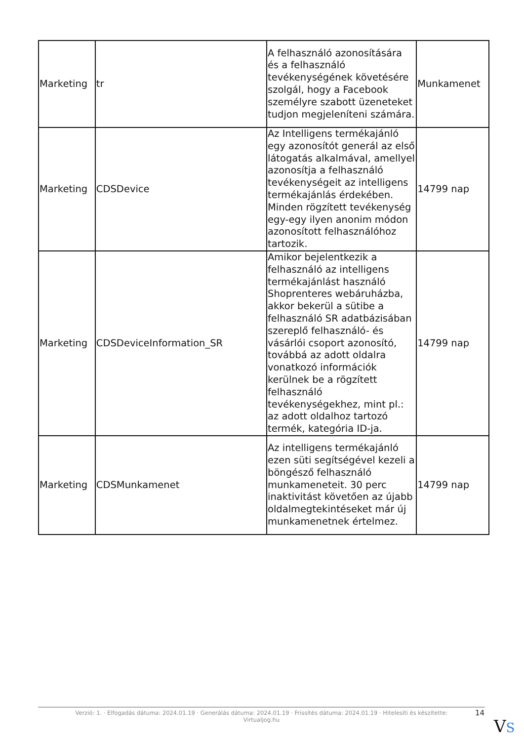| Marketing | tr | A felhasználó azonosítására és a felhasználó tevékenységének követésére szolgál, hogy a Facebook személyre szabott üzeneteket tudjon megjeleníteni számára. | Munkamenet |
| Marketing | CDSDevice | Az Intelligens termékajánló egy azonosítót generál az első látogatás alkalmával, amellyel azonosítja a felhasználó tevékenységeit az intelligens termékajánlás érdekében. Minden rögzített tevékenység egy-egy ilyen anonim módon azonosított felhasználóhoz tartozik. | 14799 nap |
| Marketing | CDSDeviceInformation_SR | Amikor bejelentkezik a felhasználó az intelligens termékajánlást használó Shoprenteres webáruházba, akkor bekerül a sütibe a felhasználó SR adatbázisában szereplő felhasználó- és vásárlói csoport azonosító, továbbá az adott oldalra vonatkozó információk kerülnek be a rögzített felhasználó tevékenységekhez, mint pl.: az adott oldalhoz tartozó termék, kategória ID-ja. | 14799 nap |
| Marketing | CDSMunkamenet | Az intelligens termékajánló ezen süti segítségével kezeli a böngésző felhasználó munkameneteit. 30 perc inaktivitást követően az újabb oldalmegtekintéseket már új munkamenetnek értelmez. | 14799 nap |
Verzió: 1. · Elfogadás dátuma: 2024.01.19 · Generálás dátuma: 2024.01.19 · Frissítés dátuma: 2024.01.19 · Hitelesíti és készítette:
Virtualjog.hu
14
VS